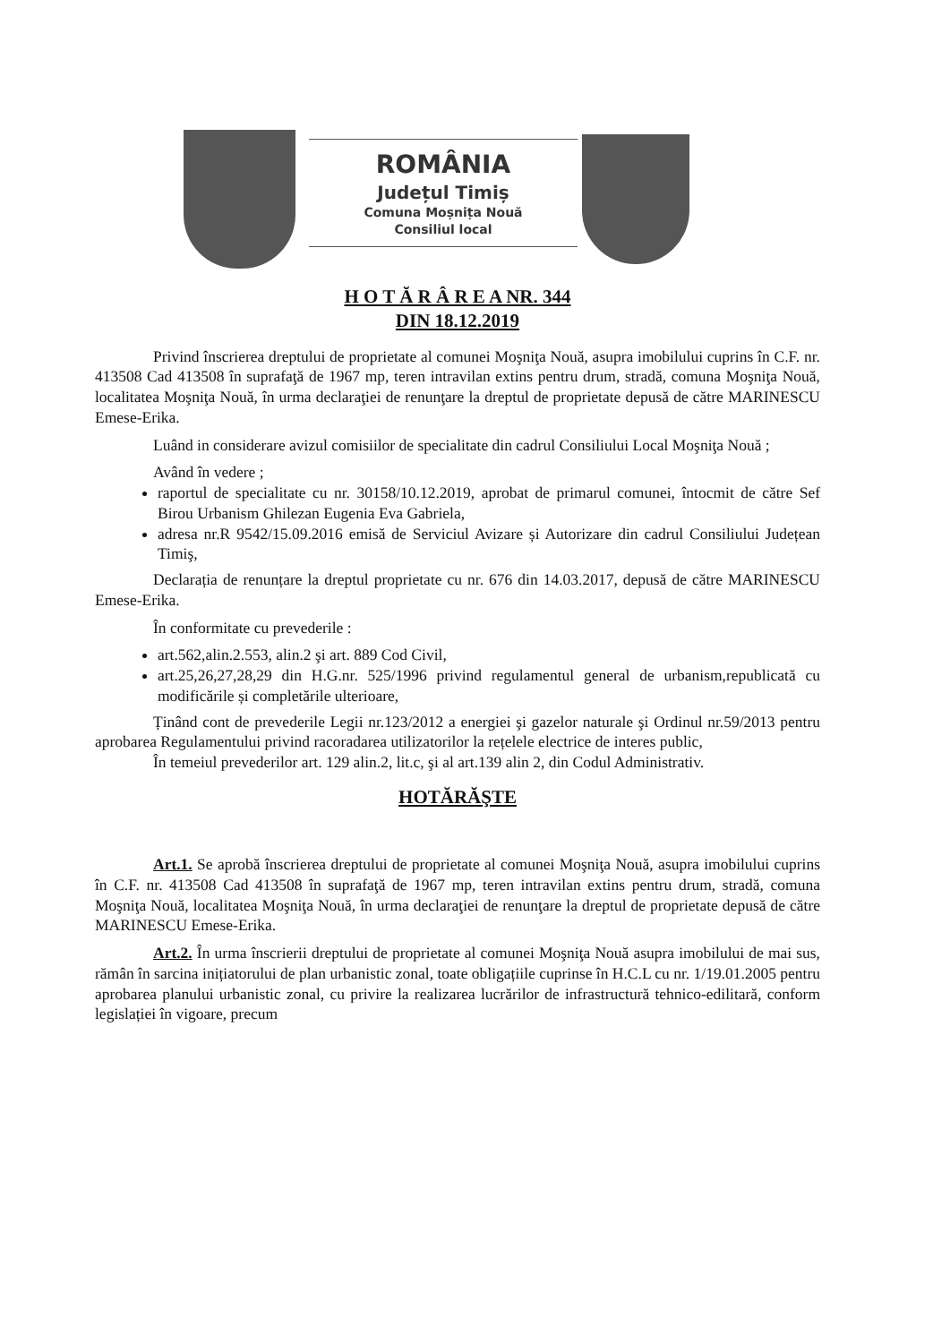ROMÂNIA
Județul Timiș
Comuna Moșnița Nouă
Consiliul local
H O T Ă R Â R E A NR. 344
DIN 18.12.2019
Privind înscrierea dreptului de proprietate al comunei Moşniţa Nouă, asupra imobilului cuprins în C.F. nr. 413508 Cad 413508 în suprafaţă de 1967 mp, teren intravilan extins pentru drum, stradă, comuna Moşniţa Nouă, localitatea Moşniţa Nouă, în urma declaraţiei de renunţare la dreptul de proprietate depusă de către MARINESCU Emese-Erika.
Luând in considerare avizul comisiilor de specialitate din cadrul Consiliului Local Moşniţa Nouă ;
Având în vedere ;
raportul de specialitate cu nr. 30158/10.12.2019, aprobat de primarul comunei, întocmit de către Sef Birou Urbanism Ghilezan Eugenia Eva Gabriela,
adresa nr.R 9542/15.09.2016 emisă de Serviciul Avizare și Autorizare din cadrul Consiliului Județean Timiş,
Declarația de renunțare la dreptul proprietate cu nr. 676 din 14.03.2017, depusă de către MARINESCU Emese-Erika.
În conformitate cu prevederile :
art.562,alin.2.553, alin.2 şi art. 889 Cod Civil,
art.25,26,27,28,29 din H.G.nr. 525/1996 privind regulamentul general de urbanism,republicată cu modificările și completările ulterioare,
Ținând cont de prevederile Legii nr.123/2012 a energiei şi gazelor naturale şi Ordinul nr.59/2013 pentru aprobarea Regulamentului privind racoradarea utilizatorilor la rețelele electrice de interes public,
În temeiul prevederilor art. 129 alin.2, lit.c, şi al art.139 alin 2, din Codul Administrativ.
HOTĂRĂŞTE
Art.1. Se aprobă înscrierea dreptului de proprietate al comunei Moşniţa Nouă, asupra imobilului cuprins în C.F. nr. 413508 Cad 413508 în suprafaţă de 1967 mp, teren intravilan extins pentru drum, stradă, comuna Moşniţa Nouă, localitatea Moşniţa Nouă, în urma declaraţiei de renunţare la dreptul de proprietate depusă de către MARINESCU Emese-Erika.
Art.2. În urma înscrierii dreptului de proprietate al comunei Moşniţa Nouă asupra imobilului de mai sus, rămân în sarcina inițiatorului de plan urbanistic zonal, toate obligațiile cuprinse în H.C.L cu nr. 1/19.01.2005 pentru aprobarea planului urbanistic zonal, cu privire la realizarea lucrărilor de infrastructură tehnico-edilitară, conform legislației în vigoare, precum